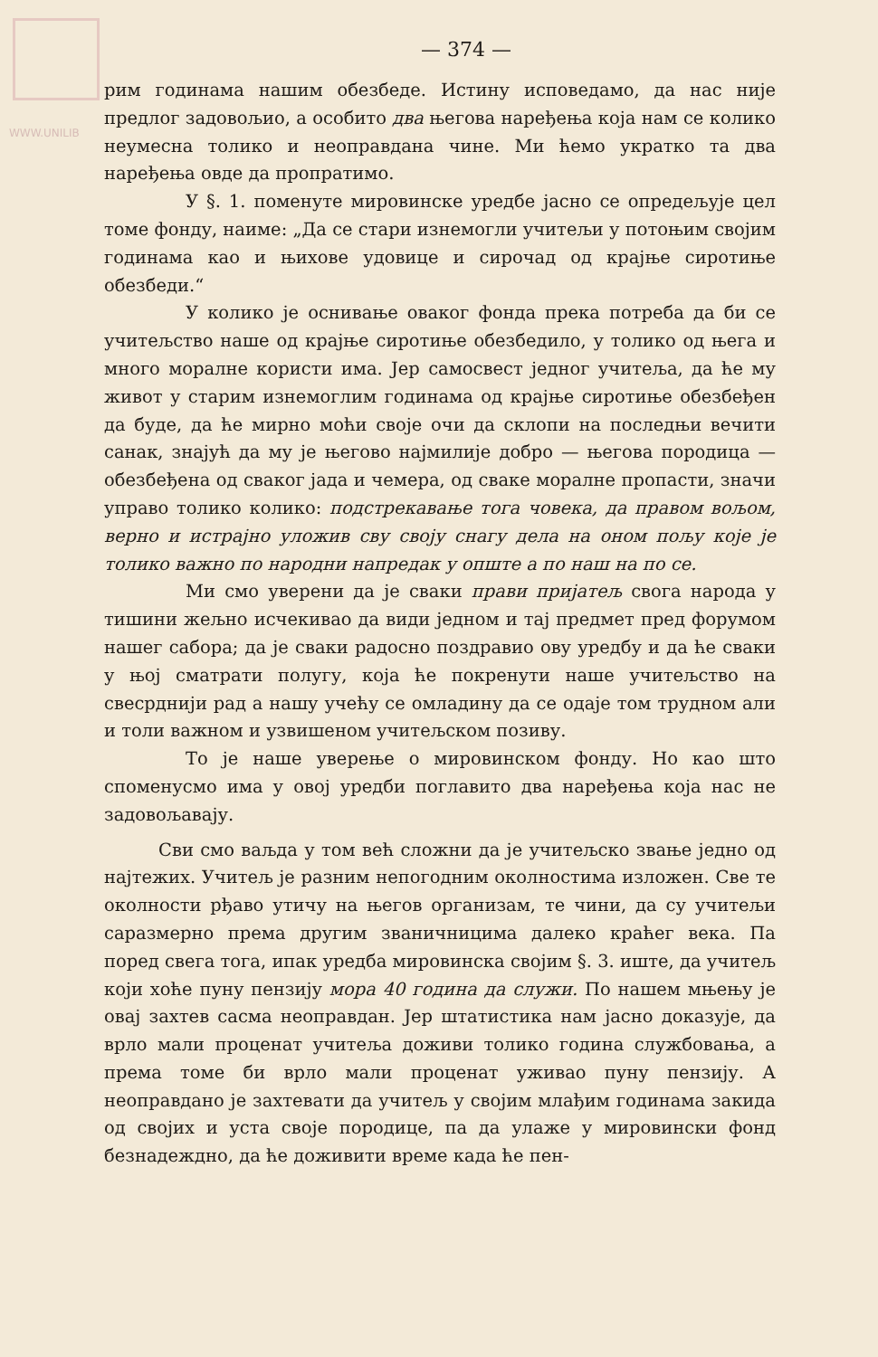WWW.UNILIB
— 374 —
рим годинама нашим обезбеде. Истину исповедамо, да нас није предлог задовољио, а особито два његова наређења која нам се колико неумесна толико и неоправдана чине. Ми ћемо укратко та два наређења овде да пропратимо.
У §. 1. поменуте мировинске уредбе јасно се опредељује цел томе фонду, наиме: „Да се стари изнемогли учитељи у потоњим својим годинама као и њихове удовице и сирочад од крајње сиротиње обезбеди.“
У колико је оснивање оваког фонда прека потреба да би се учитељство наше од крајње сиротиње обезбедило, у толико од њега и много моралне користи има. Јер самосвест једног учитеља, да ће му живот у старим изнемоглим годинама од крајње сиротиње обезбеђен да буде, да ће мирно моћи своје очи да склопи на последњи вечити санак, знајућ да му је његово најмилије добро — његова породица — обезбеђена од сваког јада и чемера, од сваке моралне пропасти, значи управо толико колико: подстрекавање тога човека, да правом вољом, верно и истрајно уложив сву своју снагу дела на оном пољу које је толико важно по народни напредак у опште а по наш на по се.
Ми смо уверени да је сваки прави пријатељ свога народа у тишини жељно исчекивао да види једном и тај предмет пред форумом нашег сабора; да је сваки радосно поздравио ову уредбу и да ће сваки у њој сматрати полугу, која ће покренути наше учитељство на свесрднији рад а нашу учећу се омладину да се одаје том трудном али и толи важном и узвишеном учитељском позиву.
То је наше уверење о мировинском фонду. Но као што споменусмо има у овој уредби поглавито два наређења која нас не задовољавају.
Сви смо ваљда у том већ сложни да је учитељско звање једно од најтежих. Учитељ је разним непогодним околностима изложен. Све те околности рђаво утичу на његов организам, те чини, да су учитељи саразмерно према другим званичницима далеко краћег века. Па поред свега тога, ипак уредба мировинска својим §. 3. иште, да учитељ који хоће пуну пензију мора 40 година да служи. По нашем мњењу је овај захтев сасма неоправдан. Јер штатистика нам јасно доказује, да врло мали проценат учитеља доживи толико година службовања, а према томе би врло мали проценат уживао пуну пензију. А неоправдано је захтевати да учитељ у својим млађим годинама закида од својих и уста своје породице, па да улаже у мировински фонд безнадеждно, да ће доживити време када ће пен-